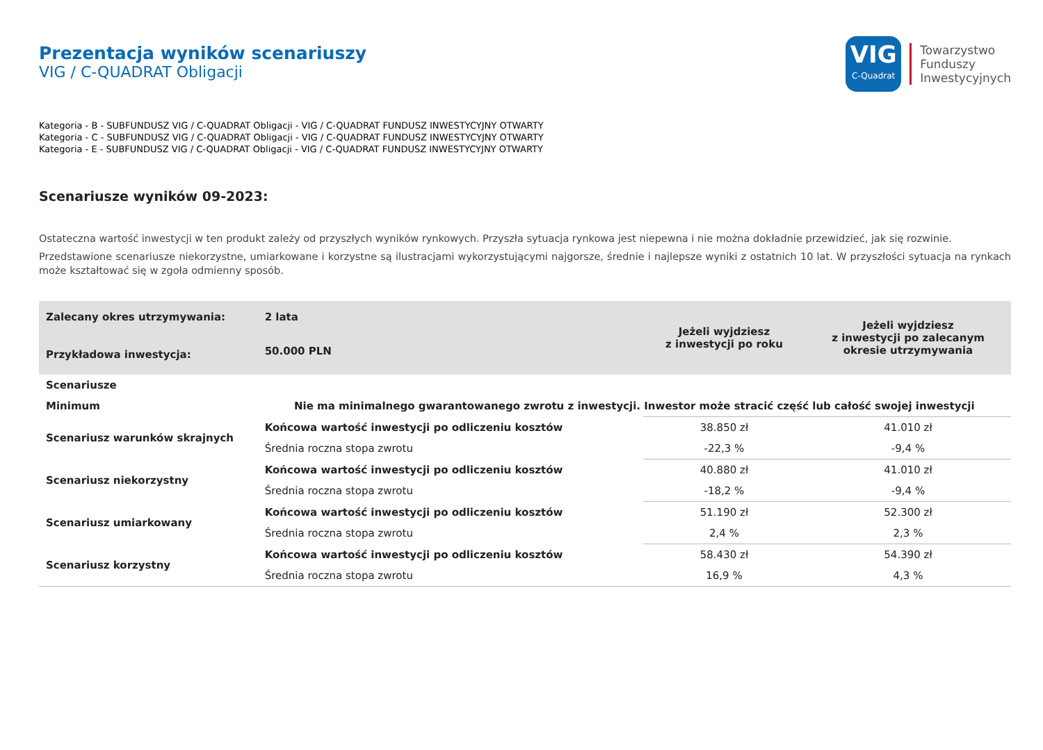Prezentacja wyników scenariuszy
VIG / C-QUADRAT Obligacji
VIG
C-Quadrat
Towarzystwo
Funduszy
Inwestycyjnych
Kategoria - B - SUBFUNDUSZ VIG / C-QUADRAT Obligacji - VIG / C-QUADRAT FUNDUSZ INWESTYCYJNY OTWARTY
Kategoria - C - SUBFUNDUSZ VIG / C-QUADRAT Obligacji - VIG / C-QUADRAT FUNDUSZ INWESTYCYJNY OTWARTY
Kategoria - E - SUBFUNDUSZ VIG / C-QUADRAT Obligacji - VIG / C-QUADRAT FUNDUSZ INWESTYCYJNY OTWARTY
Scenariusze wyników 09-2023:
Ostateczna wartość inwestycji w ten produkt zależy od przyszłych wyników rynkowych. Przyszła sytuacja rynkowa jest niepewna i nie można dokładnie przewidzieć, jak się rozwinie.
Przedstawione scenariusze niekorzystne, umiarkowane i korzystne są ilustracjami wykorzystującymi najgorsze, średnie i najlepsze wyniki z ostatnich 10 lat. W przyszłości sytuacja na rynkach może kształtować się w zgoła odmienny sposób.
| Zalecany okres utrzymywania: | 2 lata | Jeżeli wyjdziesz z inwestycji po roku | Jeżeli wyjdziesz z inwestycji po zalecanym okresie utrzymywania |
| --- | --- | --- | --- |
| Przykładowa inwestycja: | 50.000 PLN | | |
| Scenariusze | | | |
| Minimum | Nie ma minimalnego gwarantowanego zwrotu z inwestycji. Inwestor może stracić część lub całość swojej inwestycji | | |
| Scenariusz warunków skrajnych | Końcowa wartość inwestycji po odliczeniu kosztów | 38.850 zł | 41.010 zł |
| | Średnia roczna stopa zwrotu | -22,3 % | -9,4 % |
| Scenariusz niekorzystny | Końcowa wartość inwestycji po odliczeniu kosztów | 40.880 zł | 41.010 zł |
| | Średnia roczna stopa zwrotu | -18,2 % | -9,4 % |
| Scenariusz umiarkowany | Końcowa wartość inwestycji po odliczeniu kosztów | 51.190 zł | 52.300 zł |
| | Średnia roczna stopa zwrotu | 2,4 % | 2,3 % |
| Scenariusz korzystny | Końcowa wartość inwestycji po odliczeniu kosztów | 58.430 zł | 54.390 zł |
| | Średnia roczna stopa zwrotu | 16,9 % | 4,3 % |